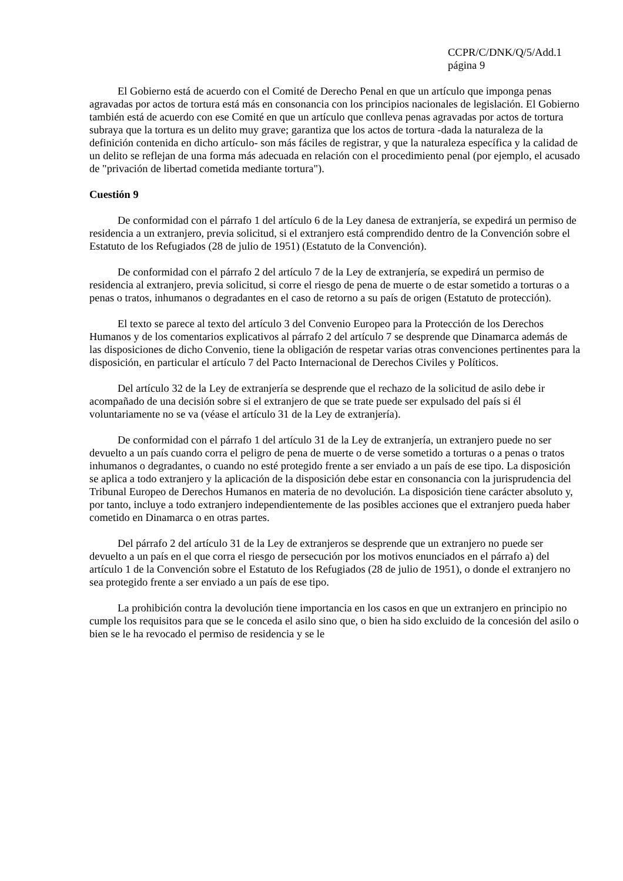CCPR/C/DNK/Q/5/Add.1
página 9
El Gobierno está de acuerdo con el Comité de Derecho Penal en que un artículo que imponga penas agravadas por actos de tortura está más en consonancia con los principios nacionales de legislación. El Gobierno también está de acuerdo con ese Comité en que un artículo que conlleva penas agravadas por actos de tortura subraya que la tortura es un delito muy grave; garantiza que los actos de tortura -dada la naturaleza de la definición contenida en dicho artículo- son más fáciles de registrar, y que la naturaleza específica y la calidad de un delito se reflejan de una forma más adecuada en relación con el procedimiento penal (por ejemplo, el acusado de "privación de libertad cometida mediante tortura").
Cuestión 9
De conformidad con el párrafo 1 del artículo 6 de la Ley danesa de extranjería, se expedirá un permiso de residencia a un extranjero, previa solicitud, si el extranjero está comprendido dentro de la Convención sobre el Estatuto de los Refugiados (28 de julio de 1951) (Estatuto de la Convención).
De conformidad con el párrafo 2 del artículo 7 de la Ley de extranjería, se expedirá un permiso de residencia al extranjero, previa solicitud, si corre el riesgo de pena de muerte o de estar sometido a torturas o a penas o tratos, inhumanos o degradantes en el caso de retorno a su país de origen (Estatuto de protección).
El texto se parece al texto del artículo 3 del Convenio Europeo para la Protección de los Derechos Humanos y de los comentarios explicativos al párrafo 2 del artículo 7 se desprende que Dinamarca además de las disposiciones de dicho Convenio, tiene la obligación de respetar varias otras convenciones pertinentes para la disposición, en particular el artículo 7 del Pacto Internacional de Derechos Civiles y Políticos.
Del artículo 32 de la Ley de extranjería se desprende que el rechazo de la solicitud de asilo debe ir acompañado de una decisión sobre si el extranjero de que se trate puede ser expulsado del país si él voluntariamente no se va (véase el artículo 31 de la Ley de extranjería).
De conformidad con el párrafo 1 del artículo 31 de la Ley de extranjería, un extranjero puede no ser devuelto a un país cuando corra el peligro de pena de muerte o de verse sometido a torturas o a penas o tratos inhumanos o degradantes, o cuando no esté protegido frente a ser enviado a un país de ese tipo. La disposición se aplica a todo extranjero y la aplicación de la disposición debe estar en consonancia con la jurisprudencia del Tribunal Europeo de Derechos Humanos en materia de no devolución. La disposición tiene carácter absoluto y, por tanto, incluye a todo extranjero independientemente de las posibles acciones que el extranjero pueda haber cometido en Dinamarca o en otras partes.
Del párrafo 2 del artículo 31 de la Ley de extranjeros se desprende que un extranjero no puede ser devuelto a un país en el que corra el riesgo de persecución por los motivos enunciados en el párrafo a) del artículo 1 de la Convención sobre el Estatuto de los Refugiados (28 de julio de 1951), o donde el extranjero no sea protegido frente a ser enviado a un país de ese tipo.
La prohibición contra la devolución tiene importancia en los casos en que un extranjero en principio no cumple los requisitos para que se le conceda el asilo sino que, o bien ha sido excluido de la concesión del asilo o bien se le ha revocado el permiso de residencia y se le